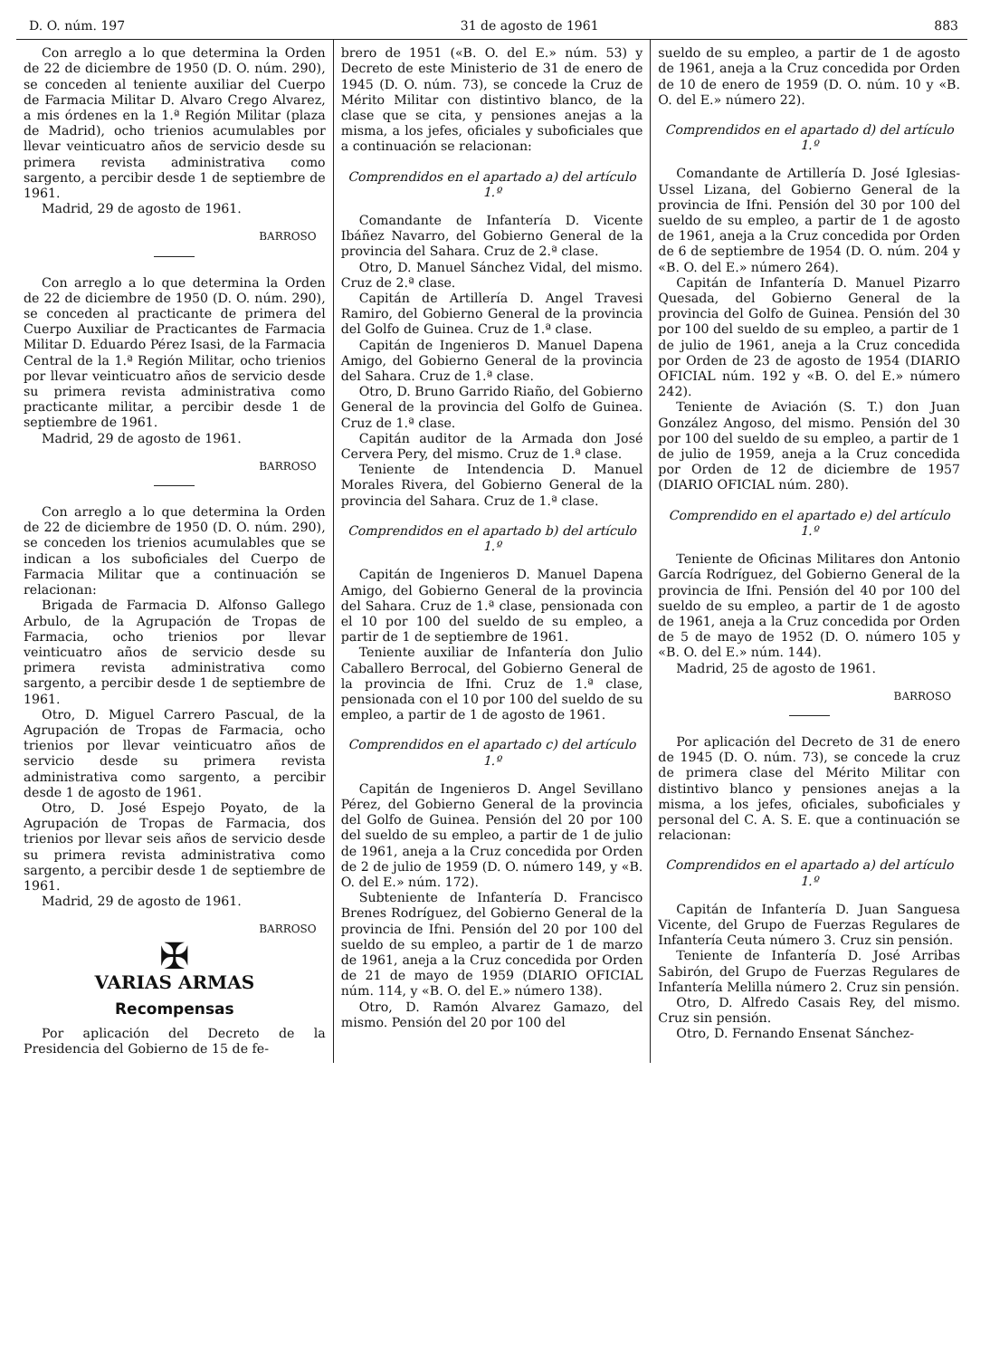D. O. núm. 197 31 de agosto de 1961 883
Con arreglo a lo que determina la Orden de 22 de diciembre de 1950 (D. O. núm. 290), se conceden al teniente auxiliar del Cuerpo de Farmacia Militar D. Alvaro Crego Alvarez, a mis órdenes en la 1.ª Región Militar (plaza de Madrid), ocho trienios acumulables por llevar veinticuatro años de servicio desde su primera revista administrativa como sargento, a percibir desde 1 de septiembre de 1961.
Madrid, 29 de agosto de 1961.
BARROSO
Con arreglo a lo que determina la Orden de 22 de diciembre de 1950 (D. O. núm. 290), se conceden al practicante de primera del Cuerpo Auxiliar de Practicantes de Farmacia Militar D. Eduardo Pérez Isasi, de la Farmacia Central de la 1.ª Región Militar, ocho trienios por llevar veinticuatro años de servicio desde su primera revista administrativa como practicante militar, a percibir desde 1 de septiembre de 1961.
Madrid, 29 de agosto de 1961.
BARROSO
Con arreglo a lo que determina la Orden de 22 de diciembre de 1950 (D. O. núm. 290), se conceden los trienios acumulables que se indican a los suboficiales del Cuerpo de Farmacia Militar que a continuación se relacionan:
Brigada de Farmacia D. Alfonso Gallego Arbulo, de la Agrupación de Tropas de Farmacia, ocho trienios por llevar veinticuatro años de servicio desde su primera revista administrativa como sargento, a percibir desde 1 de septiembre de 1961.
Otro, D. Miguel Carrero Pascual, de la Agrupación de Tropas de Farmacia, ocho trienios por llevar veinticuatro años de servicio desde su primera revista administrativa como sargento, a percibir desde 1 de agosto de 1961.
Otro, D. José Espejo Poyato, de la Agrupación de Tropas de Farmacia, dos trienios por llevar seis años de servicio desde su primera revista administrativa como sargento, a percibir desde 1 de septiembre de 1961.
Madrid, 29 de agosto de 1961.
BARROSO
✠
VARIAS ARMAS
Recompensas
Por aplicación del Decreto de la Presidencia del Gobierno de 15 de fe-
brero de 1951 («B. O. del E.» núm. 53) y Decreto de este Ministerio de 31 de enero de 1945 (D. O. núm. 73), se concede la Cruz de Mérito Militar con distintivo blanco, de la clase que se cita, y pensiones anejas a la misma, a los jefes, oficiales y suboficiales que a continuación se relacionan:
Comprendidos en el apartado a) del artículo 1.º
Comandante de Infantería D. Vicente Ibáñez Navarro, del Gobierno General de la provincia del Sahara. Cruz de 2.ª clase.
Otro, D. Manuel Sánchez Vidal, del mismo. Cruz de 2.ª clase.
Capitán de Artillería D. Angel Travesi Ramiro, del Gobierno General de la provincia del Golfo de Guinea. Cruz de 1.ª clase.
Capitán de Ingenieros D. Manuel Dapena Amigo, del Gobierno General de la provincia del Sahara. Cruz de 1.ª clase.
Otro, D. Bruno Garrido Riaño, del Gobierno General de la provincia del Golfo de Guinea. Cruz de 1.ª clase.
Capitán auditor de la Armada don José Cervera Pery, del mismo. Cruz de 1.ª clase.
Teniente de Intendencia D. Manuel Morales Rivera, del Gobierno General de la provincia del Sahara. Cruz de 1.ª clase.
Comprendidos en el apartado b) del artículo 1.º
Capitán de Ingenieros D. Manuel Dapena Amigo, del Gobierno General de la provincia del Sahara. Cruz de 1.ª clase, pensionada con el 10 por 100 del sueldo de su empleo, a partir de 1 de septiembre de 1961.
Teniente auxiliar de Infantería don Julio Caballero Berrocal, del Gobierno General de la provincia de Ifni. Cruz de 1.ª clase, pensionada con el 10 por 100 del sueldo de su empleo, a partir de 1 de agosto de 1961.
Comprendidos en el apartado c) del artículo 1.º
Capitán de Ingenieros D. Angel Sevillano Pérez, del Gobierno General de la provincia del Golfo de Guinea. Pensión del 20 por 100 del sueldo de su empleo, a partir de 1 de julio de 1961, aneja a la Cruz concedida por Orden de 2 de julio de 1959 (D. O. número 149, y «B. O. del E.» núm. 172).
Subteniente de Infantería D. Francisco Brenes Rodríguez, del Gobierno General de la provincia de Ifni. Pensión del 20 por 100 del sueldo de su empleo, a partir de 1 de marzo de 1961, aneja a la Cruz concedida por Orden de 21 de mayo de 1959 (DIARIO OFICIAL núm. 114, y «B. O. del E.» número 138).
Otro, D. Ramón Alvarez Gamazo, del mismo. Pensión del 20 por 100 del
sueldo de su empleo, a partir de 1 de agosto de 1961, aneja a la Cruz concedida por Orden de 10 de enero de 1959 (D. O. núm. 10 y «B. O. del E.» número 22).
Comprendidos en el apartado d) del artículo 1.º
Comandante de Artillería D. José Iglesias-Ussel Lizana, del Gobierno General de la provincia de Ifni. Pensión del 30 por 100 del sueldo de su empleo, a partir de 1 de agosto de 1961, aneja a la Cruz concedida por Orden de 6 de septiembre de 1954 (D. O. núm. 204 y «B. O. del E.» número 264).
Capitán de Infantería D. Manuel Pizarro Quesada, del Gobierno General de la provincia del Golfo de Guinea. Pensión del 30 por 100 del sueldo de su empleo, a partir de 1 de julio de 1961, aneja a la Cruz concedida por Orden de 23 de agosto de 1954 (DIARIO OFICIAL núm. 192 y «B. O. del E.» número 242).
Teniente de Aviación (S. T.) don Juan González Angoso, del mismo. Pensión del 30 por 100 del sueldo de su empleo, a partir de 1 de julio de 1959, aneja a la Cruz concedida por Orden de 12 de diciembre de 1957 (DIARIO OFICIAL núm. 280).
Comprendido en el apartado e) del artículo 1.º
Teniente de Oficinas Militares don Antonio García Rodríguez, del Gobierno General de la provincia de Ifni. Pensión del 40 por 100 del sueldo de su empleo, a partir de 1 de agosto de 1961, aneja a la Cruz concedida por Orden de 5 de mayo de 1952 (D. O. número 105 y «B. O. del E.» núm. 144).
Madrid, 25 de agosto de 1961.
BARROSO
Por aplicación del Decreto de 31 de enero de 1945 (D. O. núm. 73), se concede la cruz de primera clase del Mérito Militar con distintivo blanco y pensiones anejas a la misma, a los jefes, oficiales, suboficiales y personal del C. A. S. E. que a continuación se relacionan:
Comprendidos en el apartado a) del artículo 1.º
Capitán de Infantería D. Juan Sanguesa Vicente, del Grupo de Fuerzas Regulares de Infantería Ceuta número 3. Cruz sin pensión.
Teniente de Infantería D. José Arribas Sabirón, del Grupo de Fuerzas Regulares de Infantería Melilla número 2. Cruz sin pensión.
Otro, D. Alfredo Casais Rey, del mismo. Cruz sin pensión.
Otro, D. Fernando Ensenat Sánchez-